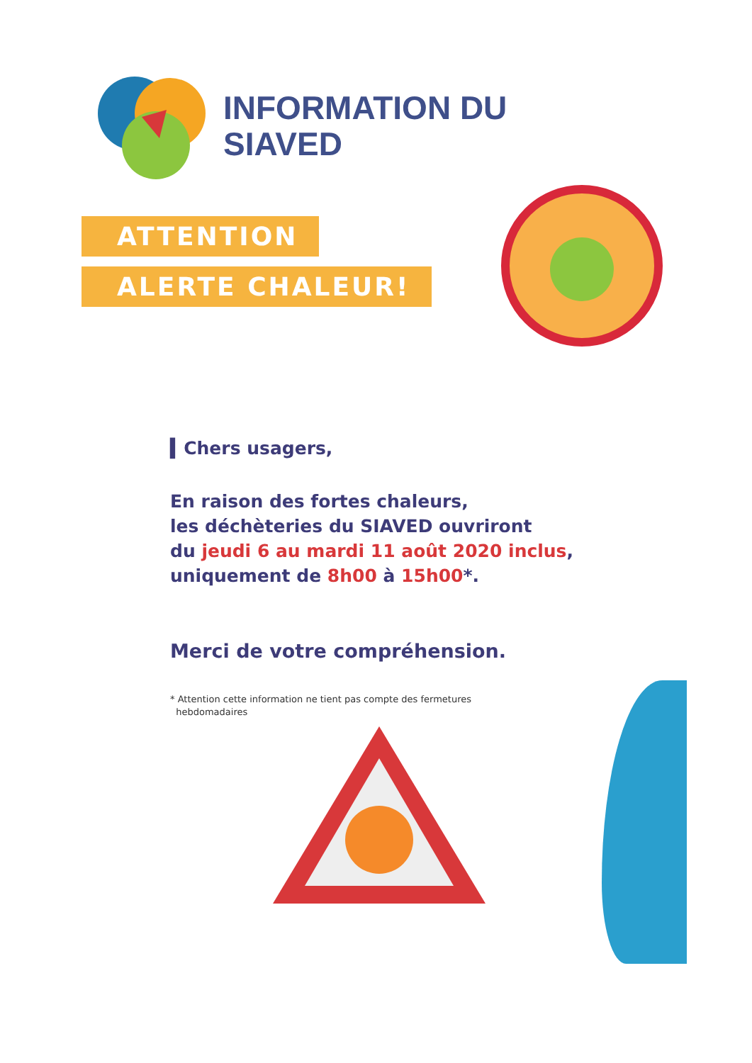INFORMATION DU
SIAVED
ATTENTION
ALERTE CHALEUR!
▍Chers usagers,
En raison des fortes chaleurs,
les déchèteries du SIAVED ouvriront
du jeudi 6 au mardi 11 août 2020 inclus,
uniquement de 8h00 à 15h00*.
Merci de votre compréhension.
* Attention cette information ne tient pas compte des fermetures
hebdomadaires